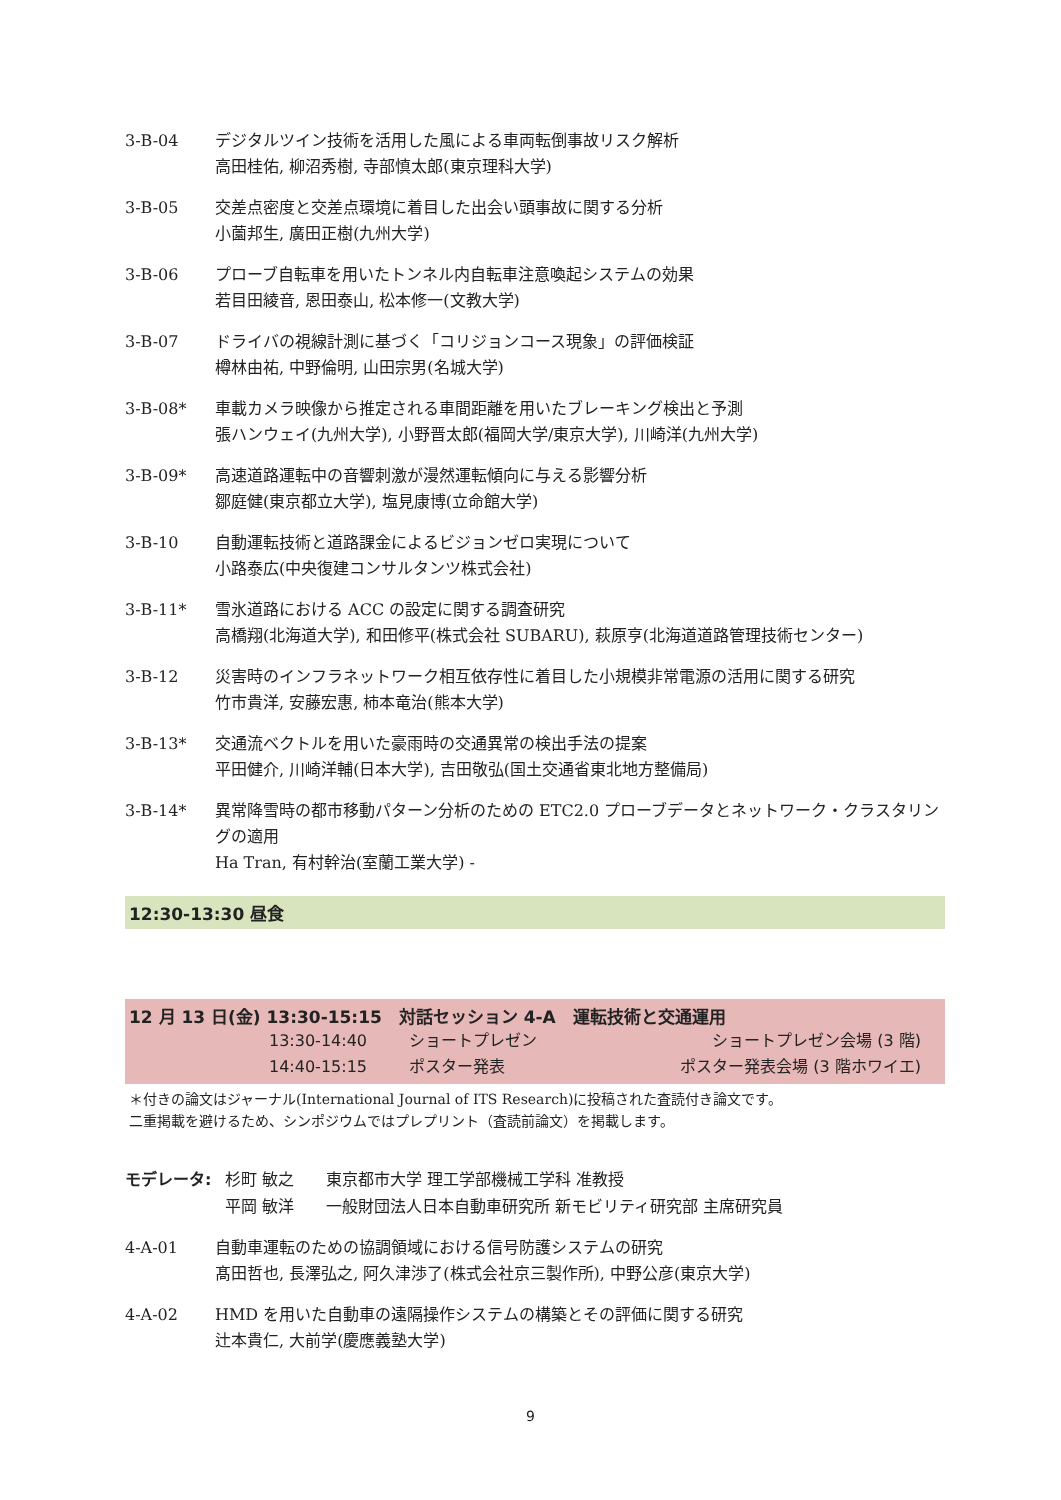3-B-04 デジタルツイン技術を活用した風による車両転倒事故リスク解析
高田桂佑, 柳沼秀樹, 寺部慎太郎(東京理科大学)
3-B-05 交差点密度と交差点環境に着目した出会い頭事故に関する分析
小薗邦生, 廣田正樹(九州大学)
3-B-06 プローブ自転車を用いたトンネル内自転車注意喚起システムの効果
若目田綾音, 恩田泰山, 松本修一(文教大学)
3-B-07 ドライバの視線計測に基づく「コリジョンコース現象」の評価検証
樽林由祐, 中野倫明, 山田宗男(名城大学)
3-B-08* 車載カメラ映像から推定される車間距離を用いたブレーキング検出と予測
張ハンウェイ(九州大学), 小野晋太郎(福岡大学/東京大学), 川崎洋(九州大学)
3-B-09* 高速道路運転中の音響刺激が漫然運転傾向に与える影響分析
鄒庭健(東京都立大学), 塩見康博(立命館大学)
3-B-10 自動運転技術と道路課金によるビジョンゼロ実現について
小路泰広(中央復建コンサルタンツ株式会社)
3-B-11* 雪氷道路における ACC の設定に関する調査研究
高橋翔(北海道大学), 和田修平(株式会社 SUBARU), 萩原亨(北海道道路管理技術センター)
3-B-12 災害時のインフラネットワーク相互依存性に着目した小規模非常電源の活用に関する研究
竹市貴洋, 安藤宏惠, 柿本竜治(熊本大学)
3-B-13* 交通流ベクトルを用いた豪雨時の交通異常の検出手法の提案
平田健介, 川崎洋輔(日本大学), 吉田敬弘(国土交通省東北地方整備局)
3-B-14* 異常降雪時の都市移動パターン分析のための ETC2.0 プローブデータとネットワーク・クラスタリングの適用
Ha Tran, 有村幹治(室蘭工業大学) -
12:30-13:30 昼食
12 月 13 日(金) 13:30-15:15　対話セッション 4-A　運転技術と交通運用
13:30-14:40 ショートプレゼン ショートプレゼン会場 (3 階)
14:40-15:15 ポスター発表 ポスター発表会場 (3 階ホワイエ)
＊付きの論文はジャーナル(International Journal of ITS Research)に投稿された査読付き論文です。
二重掲載を避けるため、シンポジウムではプレプリント（査読前論文）を掲載します。
モデレータ: 杉町 敏之　　東京都市大学 理工学部機械工学科 准教授
平岡 敏洋　　一般財団法人日本自動車研究所 新モビリティ研究部 主席研究員
4-A-01 自動車運転のための協調領域における信号防護システムの研究
髙田哲也, 長澤弘之, 阿久津渉了(株式会社京三製作所), 中野公彦(東京大学)
4-A-02 HMD を用いた自動車の遠隔操作システムの構築とその評価に関する研究
辻本貴仁, 大前学(慶應義塾大学)
9